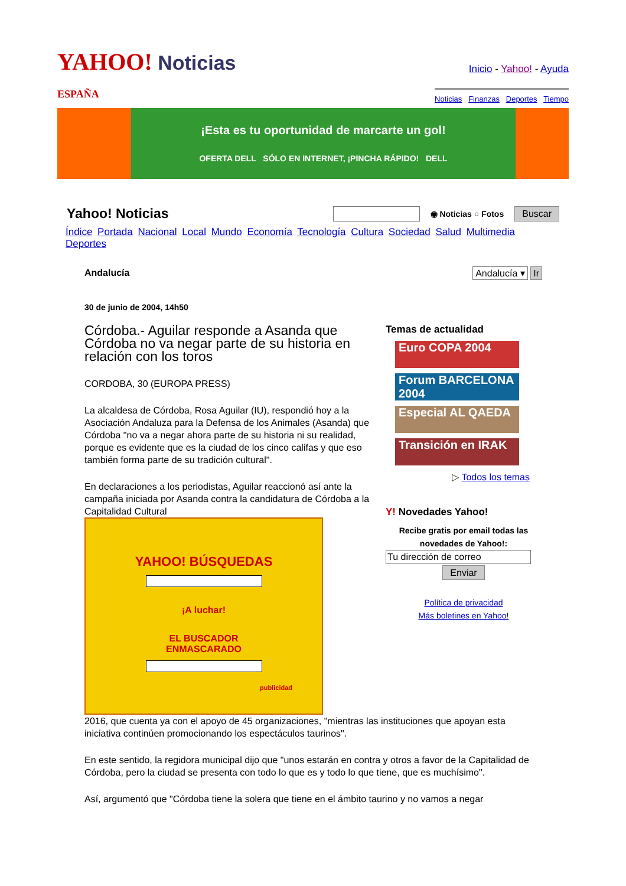YAHOO! Noticias
ESPAÑA
Inicio - Yahoo! - Ayuda
Noticias Finanzas Deportes Tiempo
¡Esta es tu oportunidad de marcarte un gol!
OFERTA DELL SÓLO EN INTERNET, ¡PINCHA RÁPIDO! DELL
Yahoo! Noticias
◉ Noticias ○ Fotos Buscar
Índice Portada Nacional Local Mundo Economía Tecnología Cultura Sociedad Salud Multimedia Deportes
Andalucía Andalucía ▾ Ir
30 de junio de 2004, 14h50
Córdoba.- Aguilar responde a Asanda que Córdoba no va negar parte de su historia en relación con los toros
CORDOBA, 30 (EUROPA PRESS)
La alcaldesa de Córdoba, Rosa Aguilar (IU), respondió hoy a la Asociación Andaluza para la Defensa de los Animales (Asanda) que Córdoba "no va a negar ahora parte de su historia ni su realidad, porque es evidente que es la ciudad de los cinco califas y que eso también forma parte de su tradición cultural".
En declaraciones a los periodistas, Aguilar reaccionó así ante la campaña iniciada por Asanda contra la candidatura de Córdoba a la Capitalidad Cultural
YAHOO! BÚSQUEDAS
¡A luchar!
EL BUSCADOR
ENMASCARADO
publicidad
Temas de actualidad
Euro COPA 2004
Forum BARCELONA 2004
Especial AL QAEDA
Transición en IRAK
▷ Todos los temas
Y! Novedades Yahoo!
Recibe gratis por email todas las novedades de Yahoo!:
Tu dirección de correo
Enviar
Política de privacidad
Más boletines en Yahoo!
2016, que cuenta ya con el apoyo de 45 organizaciones, "mientras las instituciones que apoyan esta iniciativa continúen promocionando los espectáculos taurinos".
En este sentido, la regidora municipal dijo que "unos estarán en contra y otros a favor de la Capitalidad de Córdoba, pero la ciudad se presenta con todo lo que es y todo lo que tiene, que es muchísimo".
Así, argumentó que "Córdoba tiene la solera que tiene en el ámbito taurino y no vamos a negar